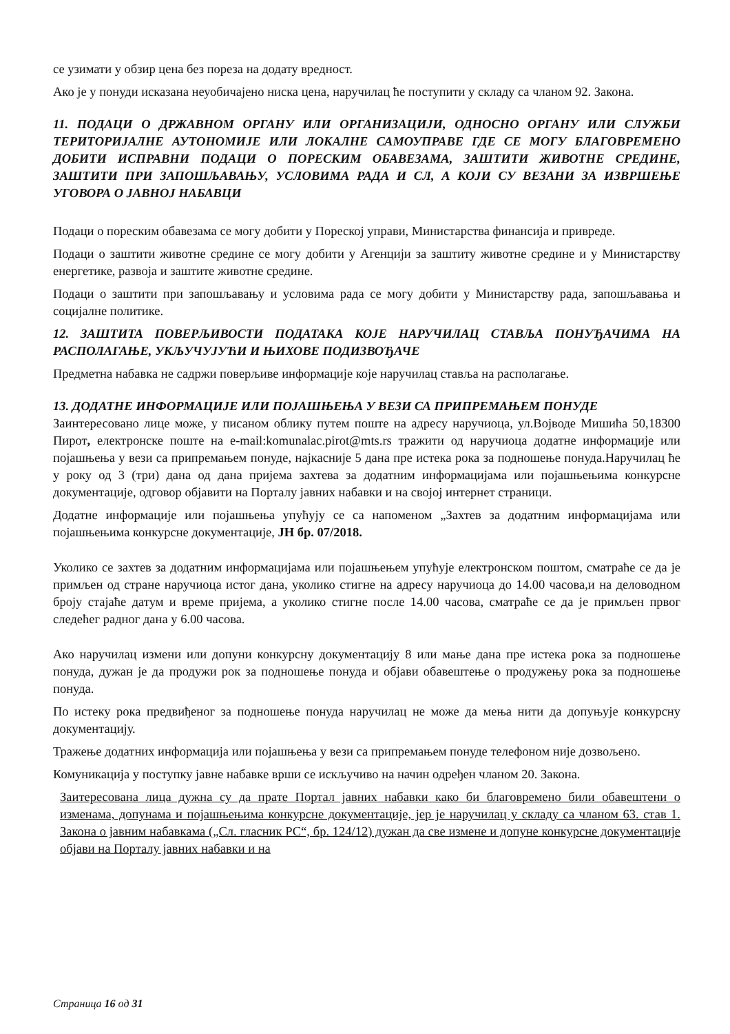се узимати у обзир цена без пореза на додату вредност.
Ако је у понуди исказана неуобичајено ниска цена, наручилац ће поступити у складу са чланом 92. Закона.
11. ПОДАЦИ О ДРЖАВНОМ ОРГАНУ ИЛИ ОРГАНИЗАЦИЈИ, ОДНОСНО ОРГАНУ ИЛИ СЛУЖБИ ТЕРИТОРИЈАЛНЕ АУТОНОМИЈЕ ИЛИ ЛОКАЛНЕ САМОУПРАВЕ ГДЕ СЕ МОГУ БЛАГОВРЕМЕНО ДОБИТИ ИСПРАВНИ ПОДАЦИ О ПОРЕСКИМ ОБАВЕЗАМА, ЗАШТИТИ ЖИВОТНЕ СРЕДИНЕ, ЗАШТИТИ ПРИ ЗАПОШЉАВАЊУ, УСЛОВИМА РАДА И СЛ, А КОЈИ СУ ВЕЗАНИ ЗА ИЗВРШЕЊЕ УГОВОРА О ЈАВНОЈ НАБАВЦИ
Подаци о пореским обавезама се могу добити у Пореској управи, Министарства финансија и привреде.
Подаци о заштити животне средине се могу добити у Агенцији за заштиту животне средине и у Министарству енергетике, развоја и заштите животне средине.
Подаци о заштити при запошљавању и условима рада се могу добити у Министарству рада, запошљавања и социјалне политике.
12. ЗАШТИТА ПОВЕРЉИВОСТИ ПОДАТАКА КОЈЕ НАРУЧИЛАЦ СТАВЉА ПОНУЂАЧИМА НА РАСПОЛАГАЊЕ, УКЉУЧУЈУЋИ И ЊИХОВЕ ПОДИЗВОЂАЧЕ
Предметна набавка не садржи поверљиве информације које наручилац ставља на располагање.
13. ДОДАТНЕ ИНФОРМАЦИЈЕ ИЛИ ПОЈАШЊЕЊА У ВЕЗИ СА ПРИПРЕМАЊЕМ ПОНУДЕ
Заинтересовано лице може, у писаном облику путем поште на адресу наручиоца, ул.Војводе Мишића 50,18300 Пирот, електронске поште на e-mail:komunalac.pirot@mts.rs тражити од наручиоца додатне информације или појашњења у вези са припремањем понуде, најкасније 5 дана пре истека рока за подношење понуда.Наручилац ће у року од 3 (три) дана од дана пријема захтева за додатним информацијама или појашњењима конкурсне документације, одговор објавити на Порталу јавних набавки и на својој интернет страници.
Додатне информације или појашњења упућују се са напоменом „Захтев за додатним информацијама или појашњењима конкурсне документације, ЈН бр. 07/2018.
Уколико се захтев за додатним информацијама или појашњењем упућује електронском поштом, сматраће се да је примљен од стране наручиоца истог дана, уколико стигне на адресу наручиоца до 14.00 часова,и на деловодном броју стајаће датум и време пријема, а уколико стигне после 14.00 часова, сматраће се да је примљен првог следећег радног дана у 6.00 часова.
Ако наручилац измени или допуни конкурсну документацију 8 или мање дана пре истека рока за подношење понуда, дужан је да продужи рок за подношење понуда и објави обавештење о продужењу рока за подношење понуда.
По истеку рока предвиђеног за подношење понуда наручилац не може да мења нити да допуњује конкурсну документацију.
Тражење додатних информација или појашњења у вези са припремањем понуде телефоном није дозвољено.
Комуникација у поступку јавне набавке врши се искључиво на начин одређен чланом 20. Закона.
Заитересована лица дужна су да прате Портал јавних набавки како би благовремено били обавештени о изменама, допунама и појашњењима конкурсне документације, јер је наручилац у складу са чланом 63. став 1. Закона о јавним набавкама („Сл. гласник РС“, бр. 124/12) дужан да све измене и допуне конкурсне документације објави на Порталу јавних набавки и на
Страница 16 од 31